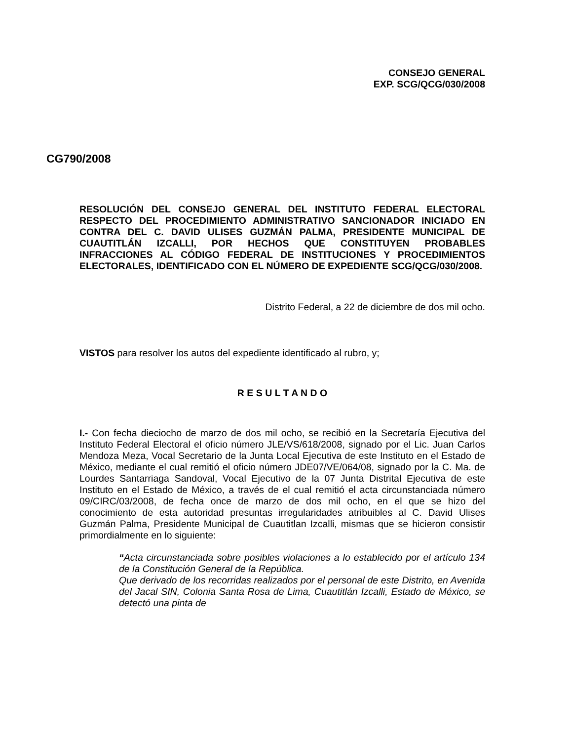CONSEJO GENERAL
EXP. SCG/QCG/030/2008
CG790/2008
RESOLUCIÓN DEL CONSEJO GENERAL DEL INSTITUTO FEDERAL ELECTORAL RESPECTO DEL PROCEDIMIENTO ADMINISTRATIVO SANCIONADOR INICIADO EN CONTRA DEL C. DAVID ULISES GUZMÁN PALMA, PRESIDENTE MUNICIPAL DE CUAUTITLÁN IZCALLI, POR HECHOS QUE CONSTITUYEN PROBABLES INFRACCIONES AL CÓDIGO FEDERAL DE INSTITUCIONES Y PROCEDIMIENTOS ELECTORALES, IDENTIFICADO CON EL NÚMERO DE EXPEDIENTE SCG/QCG/030/2008.
Distrito Federal, a 22 de diciembre de dos mil ocho.
VISTOS para resolver los autos del expediente identificado al rubro, y;
R E S U L T A N D O
I.- Con fecha dieciocho de marzo de dos mil ocho, se recibió en la Secretaría Ejecutiva del Instituto Federal Electoral el oficio número JLE/VS/618/2008, signado por el Lic. Juan Carlos Mendoza Meza, Vocal Secretario de la Junta Local Ejecutiva de este Instituto en el Estado de México, mediante el cual remitió el oficio número JDE07/VE/064/08, signado por la C. Ma. de Lourdes Santarriaga Sandoval, Vocal Ejecutivo de la 07 Junta Distrital Ejecutiva de este Instituto en el Estado de México, a través de el cual remitió el acta circunstanciada número 09/CIRC/03/2008, de fecha once de marzo de dos mil ocho, en el que se hizo del conocimiento de esta autoridad presuntas irregularidades atribuibles al C. David Ulises Guzmán Palma, Presidente Municipal de Cuautitlan Izcalli, mismas que se hicieron consistir primordialmente en lo siguiente:
“Acta circunstanciada sobre posibles violaciones a lo establecido por el artículo 134 de la Constitución General de la República.
Que derivado de los recorridas realizados por el personal de este Distrito, en Avenida del Jacal SIN, Colonia Santa Rosa de Lima, Cuautitlán Izcalli, Estado de México, se detectó una pinta de